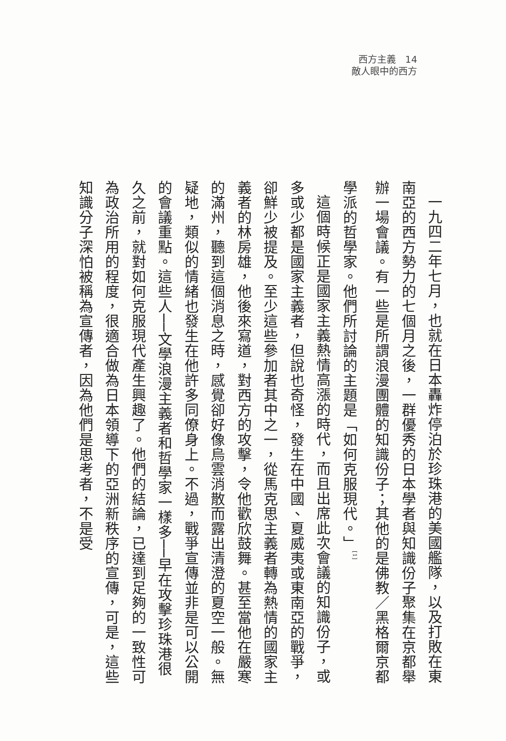西方主義　14
敵人眼中的西方
一九四二年七月，也就在日本轟炸停泊於珍珠港的美國艦隊，以及打敗在東南亞的西方勢力的七個月之後，一群優秀的日本學者與知識份子聚集在京都舉辦一場會議。有一些是所謂浪漫團體的知識份子；其他的是佛教／黑格爾京都學派的哲學家。他們所討論的主題是「如何克服現代。」<sup>[1]</sup>
這個時候正是國家主義熱情高漲的時代，而且出席此次會議的知識份子，或多或少都是國家主義者，但說也奇怪，發生在中國、夏威夷或東南亞的戰爭，卻鮮少被提及。至少這些參加者其中之一，從馬克思主義者轉為熱情的國家主義者的林房雄，他後來寫道，對西方的攻擊，令他歡欣鼓舞。甚至當他在嚴寒的滿州，聽到這個消息之時，感覺卻好像烏雲消散而露出清澄的夏空一般。無疑地，類似的情緒也發生在他許多同僚身上。不過，戰爭宣傳並非是可以公開的會議重點。這些人──文學浪漫主義者和哲學家一樣多──早在攻擊珍珠港很久之前，就對如何克服現代產生興趣了。他們的結論，已達到足夠的一致性可為政治所用的程度，很適合做為日本領導下的亞洲新秩序的宣傳，可是，這些知識分子深怕被稱為宣傳者，因為他們是思考者，不是受